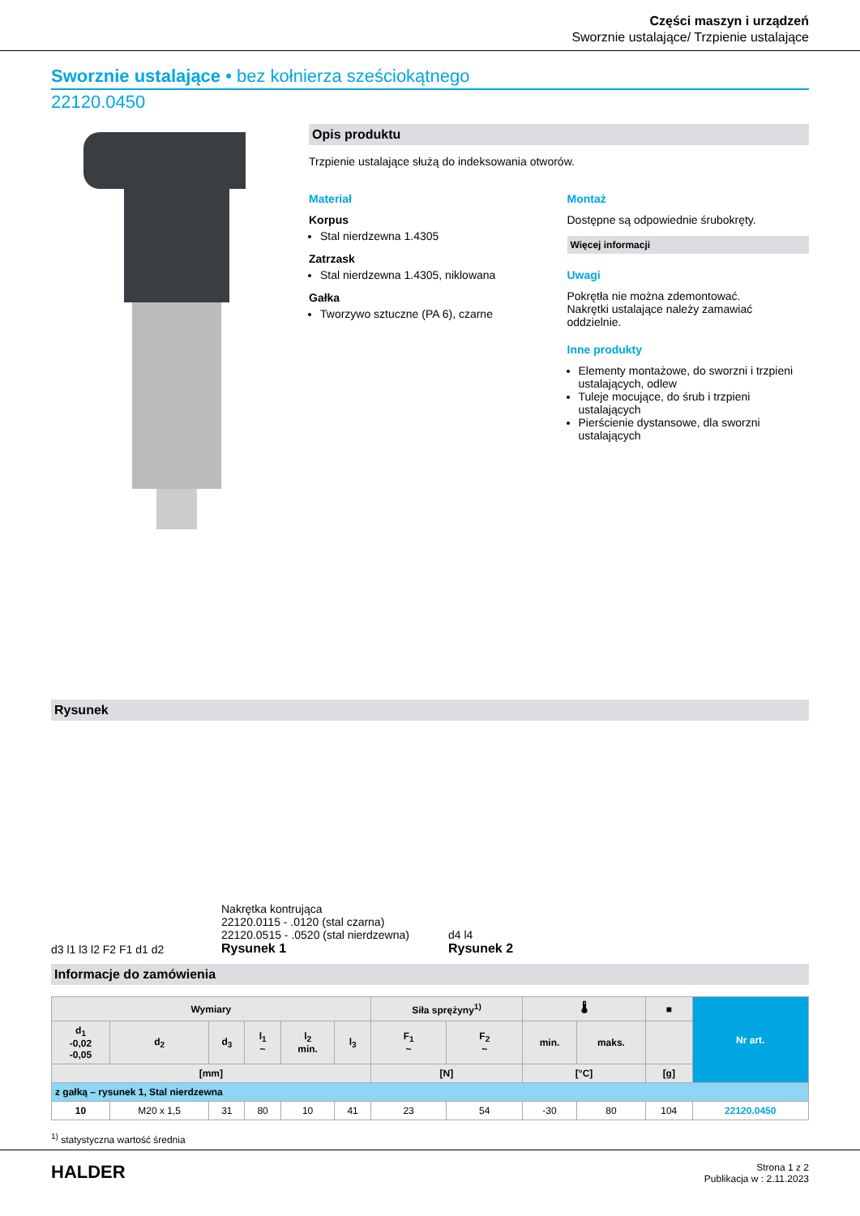Części maszyn i urządzeń
Sworznie ustalające/ Trzpienie ustalające
Sworznie ustalające • bez kołnierza sześciokątnego
22120.0450
Opis produktu
Trzpienie ustalające służą do indeksowania otworów.
Materiał
Korpus
Stal nierdzewna 1.4305
Zatrzask
Stal nierdzewna 1.4305, niklowana
Gałka
Tworzywo sztuczne (PA 6), czarne
Montaż
Dostępne są odpowiednie śrubokręty.
Więcej informacji
Uwagi
Pokrętła nie można zdemontować.
Nakrętki ustalające należy zamawiać oddzielnie.
Inne produkty
Elementy montażowe, do sworzni i trzpieni ustalających, odlew
Tuleje mocujące, do śrub i trzpieni ustalających
Pierścienie dystansowe, dla sworzni ustalających
Rysunek
d3 l1 l3 l2 F2 F1 d1 d2
Nakrętka kontrująca
22120.0115 - .0120 (stal czarna)
22120.0515 - .0520 (stal nierdzewna)
Rysunek 1
d4 l4
Rysunek 2
Informacje do zamówienia
| Wymiary | | | | | | Siła sprężyny<sup>1)</sup> | | 🌡 | | ■ | Nr art. |
| --- | --- | --- | --- | --- | --- | --- | --- | --- | --- | --- | --- |
| d<sub>1</sub> -0,02 -0,05 | d<sub>2</sub> | d<sub>3</sub> | l<sub>1</sub> ~ | l<sub>2</sub> min. | l<sub>3</sub> | F<sub>1</sub> ~ | F<sub>2</sub> ~ | min. | maks. | | |
| [mm] | | | | | | [N] | | [°C] | | [g] | |
| z gałką – rysunek 1, Stal nierdzewna | | | | | | | | | | | |
| 10 | M20 x 1,5 | 31 | 80 | 10 | 41 | 23 | 54 | -30 | 80 | 104 | 22120.0450 |
<sup>1)</sup> statystyczna wartość średnia
HALDER
Strona 1 z 2
Publikacja w : 2.11.2023